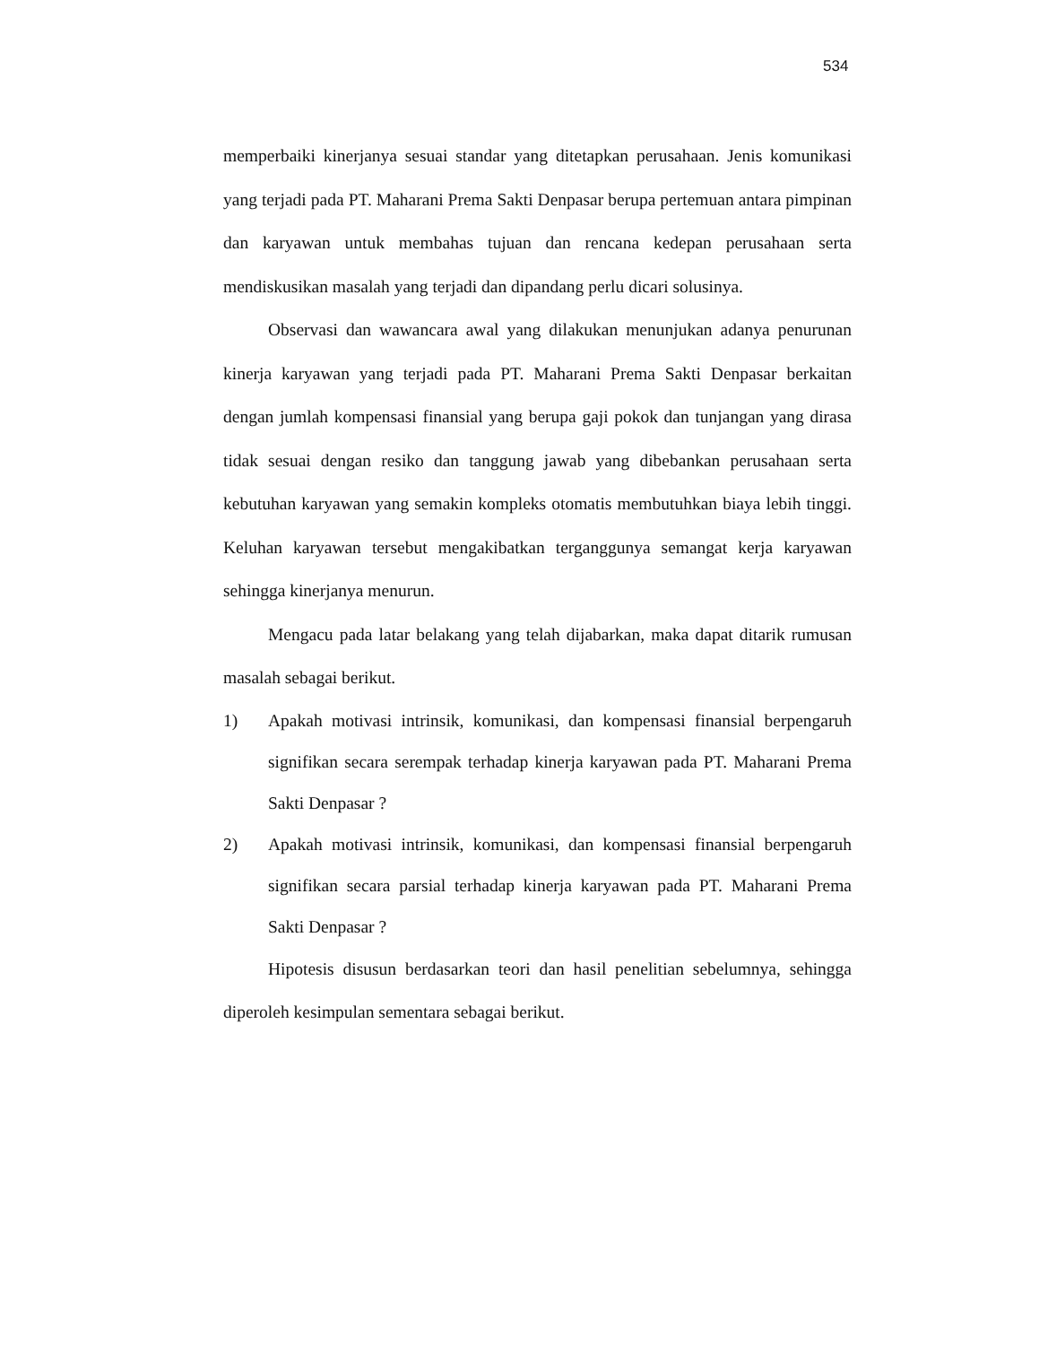534
memperbaiki kinerjanya sesuai standar yang ditetapkan perusahaan. Jenis komunikasi yang terjadi pada PT. Maharani Prema Sakti Denpasar berupa pertemuan antara pimpinan dan karyawan untuk membahas tujuan dan rencana kedepan perusahaan serta mendiskusikan masalah yang terjadi dan dipandang perlu dicari solusinya.
Observasi dan wawancara awal yang dilakukan menunjukan adanya penurunan kinerja karyawan yang terjadi pada PT. Maharani Prema Sakti Denpasar berkaitan dengan jumlah kompensasi finansial yang berupa gaji pokok dan tunjangan yang dirasa tidak sesuai dengan resiko dan tanggung jawab yang dibebankan perusahaan serta kebutuhan karyawan yang semakin kompleks otomatis membutuhkan biaya lebih tinggi. Keluhan karyawan tersebut mengakibatkan terganggunya semangat kerja karyawan sehingga kinerjanya menurun.
Mengacu pada latar belakang yang telah dijabarkan, maka dapat ditarik rumusan masalah sebagai berikut.
1) Apakah motivasi intrinsik, komunikasi, dan kompensasi finansial berpengaruh signifikan secara serempak terhadap kinerja karyawan pada PT. Maharani Prema Sakti Denpasar ?
2) Apakah motivasi intrinsik, komunikasi, dan kompensasi finansial berpengaruh signifikan secara parsial terhadap kinerja karyawan pada PT. Maharani Prema Sakti Denpasar ?
Hipotesis disusun berdasarkan teori dan hasil penelitian sebelumnya, sehingga diperoleh kesimpulan sementara sebagai berikut.